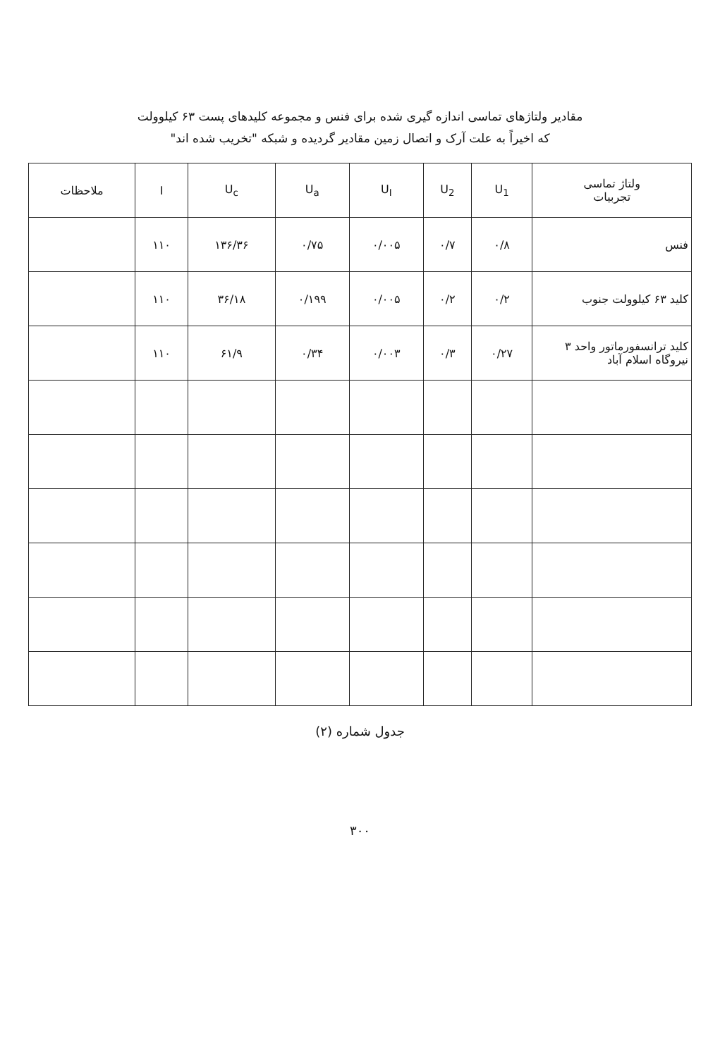مقادیر ولتاژهای تماسی اندازه گیری شده برای فنس و مجموعه کلیدهای پست ۶۳ کیلوولت
که اخیراً به علت آرک و اتصال زمین مقادیر گردیده و شبکه "تخریب شده اند"
| ولتاژ تماسی تجربیات | U<sub>1</sub> | U<sub>2</sub> | U<sub>I</sub> | U<sub>a</sub> | U<sub>c</sub> | I | ملاحظات |
| --- | --- | --- | --- | --- | --- | --- | --- |
| فنس | ۰/۸ | ۰/۷ | ۰/۰۰۵ | ۰/۷۵ | ۱۳۶/۳۶ | ۱۱۰ | |
| کلید ۶۳ کیلوولت جنوب | ۰/۲ | ۰/۲ | ۰/۰۰۵ | ۰/۱۹۹ | ۳۶/۱۸ | ۱۱۰ | |
| کلید ترانسفورماتور واحد ۳ نیروگاه اسلام آباد | ۰/۲۷ | ۰/۳ | ۰/۰۰۳ | ۰/۳۴ | ۶۱/۹ | ۱۱۰ | |
جدول شماره (۲)
۳۰۰